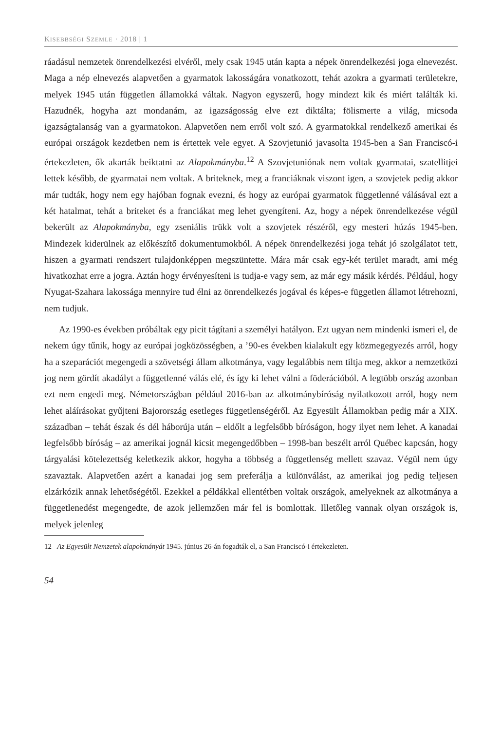KISEBBSÉGI SZEMLE · 2018 | 1
ráadásul nemzetek önrendelkezési elvéről, mely csak 1945 után kapta a népek önrendelkezési joga elnevezést. Maga a nép elnevezés alapvetően a gyarmatok lakosságára vonatkozott, tehát azokra a gyarmati területekre, melyek 1945 után független államokká váltak. Nagyon egyszerű, hogy mindezt kik és miért találták ki. Hazudnék, hogyha azt mondanám, az igazságosság elve ezt diktálta; fölismerte a világ, micsoda igazságtalanság van a gyarmatokon. Alapvetően nem erről volt szó. A gyarmatokkal rendelkező amerikai és európai országok kezdetben nem is értettek vele egyet. A Szovjetunió javasolta 1945-ben a San Franciscó-i értekezleten, ők akarták beiktatni az Alapokmányba.<sup>12</sup> A Szovjetuniónak nem voltak gyarmatai, szatellitjei lettek később, de gyarmatai nem voltak. A briteknek, meg a franciáknak viszont igen, a szovjetek pedig akkor már tudták, hogy nem egy hajóban fognak evezni, és hogy az európai gyarmatok függetlenné válásával ezt a két hatalmat, tehát a briteket és a franciákat meg lehet gyengíteni. Az, hogy a népek önrendelkezése végül bekerült az Alapokmányba, egy zseniális trükk volt a szovjetek részéről, egy mesteri húzás 1945-ben. Mindezek kiderülnek az előkészítő dokumentumokból. A népek önrendelkezési joga tehát jó szolgálatot tett, hiszen a gyarmati rendszert tulajdonképpen megszüntette. Mára már csak egy-két terület maradt, ami még hivatkozhat erre a jogra. Aztán hogy érvényesíteni is tudja-e vagy sem, az már egy másik kérdés. Például, hogy Nyugat-Szahara lakossága mennyire tud élni az önrendelkezés jogával és képes-e független államot létrehozni, nem tudjuk.
Az 1990-es években próbáltak egy picit tágítani a személyi hatályon. Ezt ugyan nem mindenki ismeri el, de nekem úgy tűnik, hogy az európai jogközösségben, a ’90-es években kialakult egy közmegegyezés arról, hogy ha a szeparációt megengedi a szövetségi állam alkotmánya, vagy legalábbis nem tiltja meg, akkor a nemzetközi jog nem gördít akadályt a függetlenné válás elé, és így ki lehet válni a föderációból. A legtöbb ország azonban ezt nem engedi meg. Németországban például 2016-ban az alkotmánybíróság nyilatkozott arról, hogy nem lehet aláírásokat gyűjteni Bajorország esetleges függetlenségéről. Az Egyesült Államokban pedig már a XIX. században – tehát észak és dél háborúja után – eldőlt a legfelsőbb bíróságon, hogy ilyet nem lehet. A kanadai legfelsőbb bíróság – az amerikai jognál kicsit megengedőbben – 1998-ban beszélt arról Québec kapcsán, hogy tárgyalási kötelezettség keletkezik akkor, hogyha a többség a függetlenség mellett szavaz. Végül nem úgy szavaztak. Alapvetően azért a kanadai jog sem preferálja a különválást, az amerikai jog pedig teljesen elzárkózik annak lehetőségétől. Ezekkel a példákkal ellentétben voltak országok, amelyeknek az alkotmánya a függetlenedést megengedte, de azok jellemzően már fel is bomlottak. Illetőleg vannak olyan országok is, melyek jelenleg
12 Az Egyesült Nemzetek alapokmányát 1945. június 26-án fogadták el, a San Franciscó-i értekezleten.
54